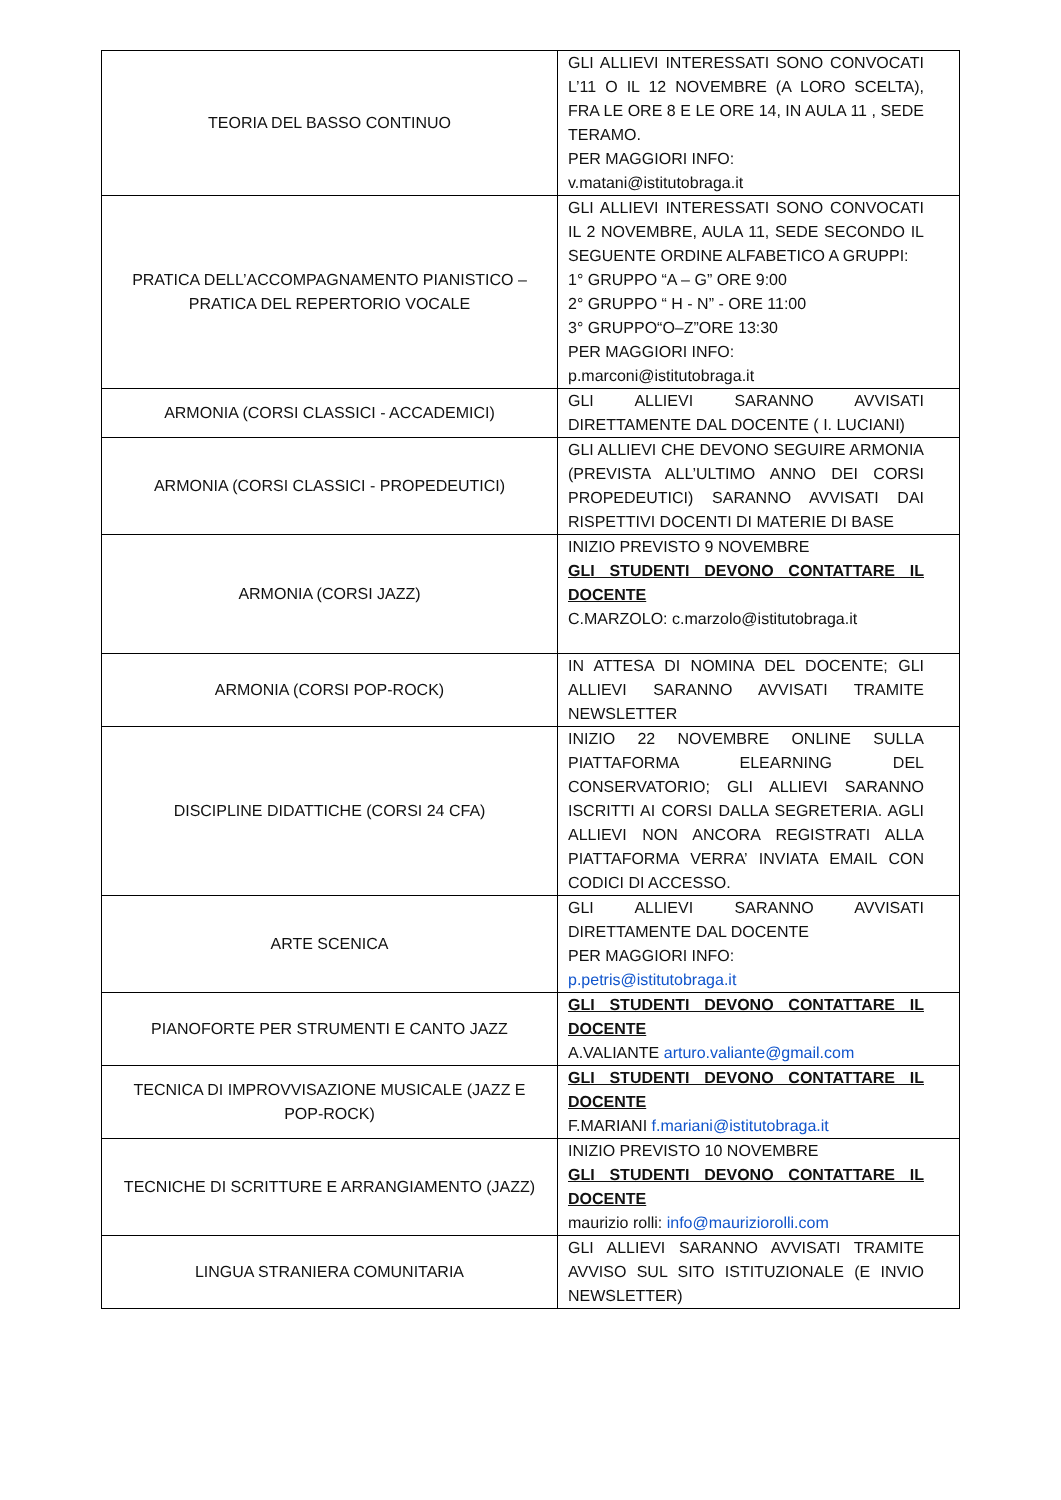| TEORIA DEL BASSO CONTINUO | GLI ALLIEVI INTERESSATI SONO CONVOCATI L’11 O IL 12 NOVEMBRE (A LORO SCELTA), FRA LE ORE 8 E LE ORE 14, IN AULA 11 , SEDE TERAMO. PER MAGGIORI INFO: v.matani@istitutobraga.it |
| PRATICA DELL’ACCOMPAGNAMENTO PIANISTICO – PRATICA DEL REPERTORIO VOCALE | GLI ALLIEVI INTERESSATI SONO CONVOCATI IL 2 NOVEMBRE, AULA 11, SEDE SECONDO IL SEGUENTE ORDINE ALFABETICO A GRUPPI: 1° GRUPPO “A – G” ORE 9:00 2° GRUPPO “ H - N” - ORE 11:00 3° GRUPPO“O–Z”ORE 13:30 PER MAGGIORI INFO: p.marconi@istitutobraga.it |
| ARMONIA (CORSI CLASSICI - ACCADEMICI) | GLI ALLIEVI SARANNO AVVISATI DIRETTAMENTE DAL DOCENTE ( I. LUCIANI) |
| ARMONIA (CORSI CLASSICI - PROPEDEUTICI) | GLI ALLIEVI CHE DEVONO SEGUIRE ARMONIA (PREVISTA ALL’ULTIMO ANNO DEI CORSI PROPEDEUTICI) SARANNO AVVISATI DAI RISPETTIVI DOCENTI DI MATERIE DI BASE |
| ARMONIA (CORSI JAZZ) | INIZIO PREVISTO 9 NOVEMBRE GLI STUDENTI DEVONO CONTATTARE IL DOCENTE C.MARZOLO: c.marzolo@istitutobraga.it |
| ARMONIA (CORSI POP-ROCK) | IN ATTESA DI NOMINA DEL DOCENTE; GLI ALLIEVI SARANNO AVVISATI TRAMITE NEWSLETTER |
| DISCIPLINE DIDATTICHE (CORSI 24 CFA) | INIZIO 22 NOVEMBRE ONLINE SULLA PIATTAFORMA ELEARNING DEL CONSERVATORIO; GLI ALLIEVI SARANNO ISCRITTI AI CORSI DALLA SEGRETERIA. AGLI ALLIEVI NON ANCORA REGISTRATI ALLA PIATTAFORMA VERRA’ INVIATA EMAIL CON CODICI DI ACCESSO. |
| ARTE SCENICA | GLI ALLIEVI SARANNO AVVISATI DIRETTAMENTE DAL DOCENTE PER MAGGIORI INFO: p.petris@istitutobraga.it |
| PIANOFORTE PER STRUMENTI E CANTO JAZZ | GLI STUDENTI DEVONO CONTATTARE IL DOCENTE A.VALIANTE arturo.valiante@gmail.com |
| TECNICA DI IMPROVVISAZIONE MUSICALE (JAZZ E POP-ROCK) | GLI STUDENTI DEVONO CONTATTARE IL DOCENTE F.MARIANI f.mariani@istitutobraga.it |
| TECNICHE DI SCRITTURE E ARRANGIAMENTO (JAZZ) | INIZIO PREVISTO 10 NOVEMBRE GLI STUDENTI DEVONO CONTATTARE IL DOCENTE maurizio rolli: info@mauriziorolli.com |
| LINGUA STRANIERA COMUNITARIA | GLI ALLIEVI SARANNO AVVISATI TRAMITE AVVISO SUL SITO ISTITUZIONALE (E INVIO NEWSLETTER) |